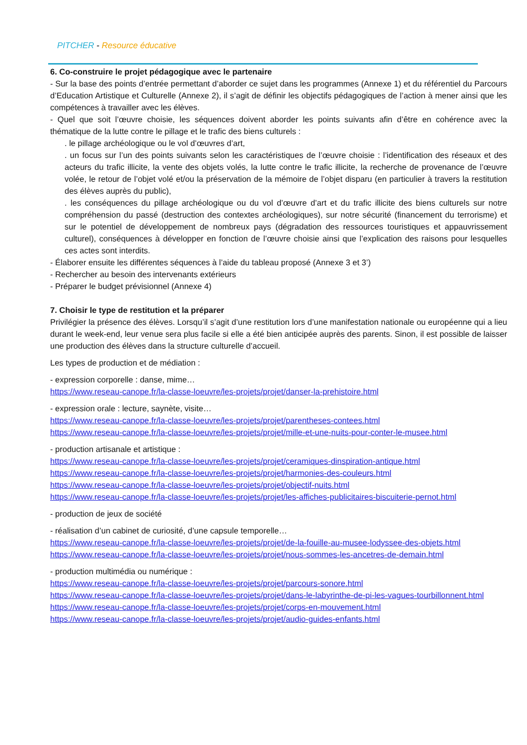PITCHER - Resource éducative
6. Co-construire le projet pédagogique avec le partenaire
- Sur la base des points d’entrée permettant d’aborder ce sujet dans les programmes (Annexe 1) et du référentiel du Parcours d’Education Artistique et Culturelle (Annexe 2), il s’agit de définir les objectifs pédagogiques de l’action à mener ainsi que les compétences à travailler avec les élèves.
- Quel que soit l’œuvre choisie, les séquences doivent aborder les points suivants afin d’être en cohérence avec la thématique de la lutte contre le pillage et le trafic des biens culturels :
. le pillage archéologique ou le vol d’œuvres d’art,
. un focus sur l’un des points suivants selon les caractéristiques de l’œuvre choisie : l’identification des réseaux et des acteurs du trafic illicite, la vente des objets volés, la lutte contre le trafic illicite, la recherche de provenance de l’œuvre volée, le retour de l’objet volé et/ou la préservation de la mémoire de l’objet disparu (en particulier à travers la restitution des élèves auprès du public),
. les conséquences du pillage archéologique ou du vol d’œuvre d’art et du trafic illicite des biens culturels sur notre compréhension du passé (destruction des contextes archéologiques), sur notre sécurité (financement du terrorisme) et sur le potentiel de développement de nombreux pays (dégradation des ressources touristiques et appauvrissement culturel), conséquences à développer en fonction de l’œuvre choisie ainsi que l’explication des raisons pour lesquelles ces actes sont interdits.
- Élaborer ensuite les différentes séquences à l’aide du tableau proposé (Annexe 3 et 3’)
- Rechercher au besoin des intervenants extérieurs
- Préparer le budget prévisionnel (Annexe 4)
7. Choisir le type de restitution et la préparer
Privilégier la présence des élèves. Lorsqu’il s’agit d’une restitution lors d’une manifestation nationale ou européenne qui a lieu durant le week-end, leur venue sera plus facile si elle a été bien anticipée auprès des parents. Sinon, il est possible de laisser une production des élèves dans la structure culturelle d’accueil.
Les types de production et de médiation :
- expression corporelle : danse, mime…
https://www.reseau-canope.fr/la-classe-loeuvre/les-projets/projet/danser-la-prehistoire.html
- expression orale : lecture, saynète, visite…
https://www.reseau-canope.fr/la-classe-loeuvre/les-projets/projet/parentheses-contees.html
https://www.reseau-canope.fr/la-classe-loeuvre/les-projets/projet/mille-et-une-nuits-pour-conter-le-musee.html
- production artisanale et artistique :
https://www.reseau-canope.fr/la-classe-loeuvre/les-projets/projet/ceramiques-dinspiration-antique.html
https://www.reseau-canope.fr/la-classe-loeuvre/les-projets/projet/harmonies-des-couleurs.html
https://www.reseau-canope.fr/la-classe-loeuvre/les-projets/projet/objectif-nuits.html
https://www.reseau-canope.fr/la-classe-loeuvre/les-projets/projet/les-affiches-publicitaires-biscuiterie-pernot.html
- production de jeux de société
- réalisation d’un cabinet de curiosité, d’une capsule temporelle…
https://www.reseau-canope.fr/la-classe-loeuvre/les-projets/projet/de-la-fouille-au-musee-lodyssee-des-objets.html
https://www.reseau-canope.fr/la-classe-loeuvre/les-projets/projet/nous-sommes-les-ancetres-de-demain.html
- production multimédia ou numérique :
https://www.reseau-canope.fr/la-classe-loeuvre/les-projets/projet/parcours-sonore.html
https://www.reseau-canope.fr/la-classe-loeuvre/les-projets/projet/dans-le-labyrinthe-de-pi-les-vagues-tourbillonnent.html
https://www.reseau-canope.fr/la-classe-loeuvre/les-projets/projet/corps-en-mouvement.html
https://www.reseau-canope.fr/la-classe-loeuvre/les-projets/projet/audio-guides-enfants.html